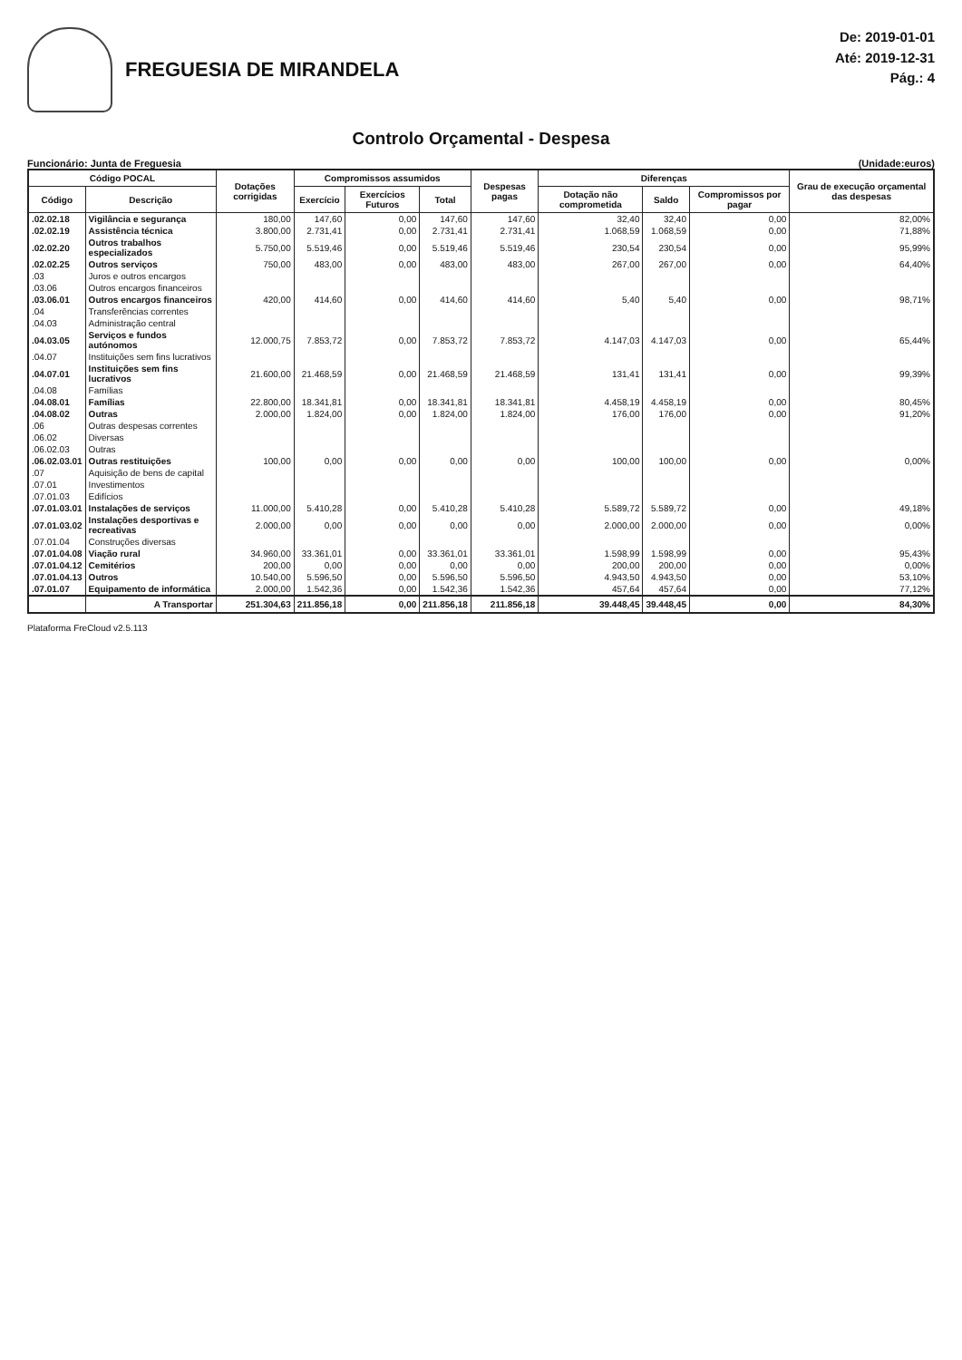FREGUESIA DE MIRANDELA
De: 2019-01-01
Até: 2019-12-31
Pág.: 4
Controlo Orçamental - Despesa
Funcionário: Junta de Freguesia (Unidade:euros)
| Código POCAL | | Dotações corrigidas | Compromissos assumidos | | | Despesas pagas | Diferenças | | | Grau de execução orçamental das despesas |
| --- | --- | --- | --- | --- | --- | --- | --- | --- | --- | --- |
| Código | Descrição | | Exercício | Exercícios Futuros | Total | | Dotação não comprometida | Saldo | Compromissos por pagar | |
| .02.02.18 | Vigilância e segurança | 180,00 | 147,60 | 0,00 | 147,60 | 147,60 | 32,40 | 32,40 | 0,00 | 82,00% |
| .02.02.19 | Assistência técnica | 3.800,00 | 2.731,41 | 0,00 | 2.731,41 | 2.731,41 | 1.068,59 | 1.068,59 | 0,00 | 71,88% |
| .02.02.20 | Outros trabalhos especializados | 5.750,00 | 5.519,46 | 0,00 | 5.519,46 | 5.519,46 | 230,54 | 230,54 | 0,00 | 95,99% |
| .02.02.25 | Outros serviços | 750,00 | 483,00 | 0,00 | 483,00 | 483,00 | 267,00 | 267,00 | 0,00 | 64,40% |
| .03 | Juros e outros encargos | | | | | | | | | |
| .03.06 | Outros encargos financeiros | | | | | | | | | |
| .03.06.01 | Outros encargos financeiros | 420,00 | 414,60 | 0,00 | 414,60 | 414,60 | 5,40 | 5,40 | 0,00 | 98,71% |
| .04 | Transferências correntes | | | | | | | | | |
| .04.03 | Administração central | | | | | | | | | |
| .04.03.05 | Serviços e fundos autónomos | 12.000,75 | 7.853,72 | 0,00 | 7.853,72 | 7.853,72 | 4.147,03 | 4.147,03 | 0,00 | 65,44% |
| .04.07 | Instituições sem fins lucrativos | | | | | | | | | |
| .04.07.01 | Instituições sem fins lucrativos | 21.600,00 | 21.468,59 | 0,00 | 21.468,59 | 21.468,59 | 131,41 | 131,41 | 0,00 | 99,39% |
| .04.08 | Famílias | | | | | | | | | |
| .04.08.01 | Famílias | 22.800,00 | 18.341,81 | 0,00 | 18.341,81 | 18.341,81 | 4.458,19 | 4.458,19 | 0,00 | 80,45% |
| .04.08.02 | Outras | 2.000,00 | 1.824,00 | 0,00 | 1.824,00 | 1.824,00 | 176,00 | 176,00 | 0,00 | 91,20% |
| .06 | Outras despesas correntes | | | | | | | | | |
| .06.02 | Diversas | | | | | | | | | |
| .06.02.03 | Outras | | | | | | | | | |
| .06.02.03.01 | Outras restituições | 100,00 | 0,00 | 0,00 | 0,00 | 0,00 | 100,00 | 100,00 | 0,00 | 0,00% |
| .07 | Aquisição de bens de capital | | | | | | | | | |
| .07.01 | Investimentos | | | | | | | | | |
| .07.01.03 | Edifícios | | | | | | | | | |
| .07.01.03.01 | Instalações de serviços | 11.000,00 | 5.410,28 | 0,00 | 5.410,28 | 5.410,28 | 5.589,72 | 5.589,72 | 0,00 | 49,18% |
| .07.01.03.02 | Instalações desportivas e recreativas | 2.000,00 | 0,00 | 0,00 | 0,00 | 0,00 | 2.000,00 | 2.000,00 | 0,00 | 0,00% |
| .07.01.04 | Construções diversas | | | | | | | | | |
| .07.01.04.08 | Viação rural | 34.960,00 | 33.361,01 | 0,00 | 33.361,01 | 33.361,01 | 1.598,99 | 1.598,99 | 0,00 | 95,43% |
| .07.01.04.12 | Cemitérios | 200,00 | 0,00 | 0,00 | 0,00 | 0,00 | 200,00 | 200,00 | 0,00 | 0,00% |
| .07.01.04.13 | Outros | 10.540,00 | 5.596,50 | 0,00 | 5.596,50 | 5.596,50 | 4.943,50 | 4.943,50 | 0,00 | 53,10% |
| .07.01.07 | Equipamento de informática | 2.000,00 | 1.542,36 | 0,00 | 1.542,36 | 1.542,36 | 457,64 | 457,64 | 0,00 | 77,12% |
| | A Transportar | 251.304,63 | 211.856,18 | 0,00 | 211.856,18 | 211.856,18 | 39.448,45 | 39.448,45 | 0,00 | 84,30% |
Plataforma FreCloud v2.5.113